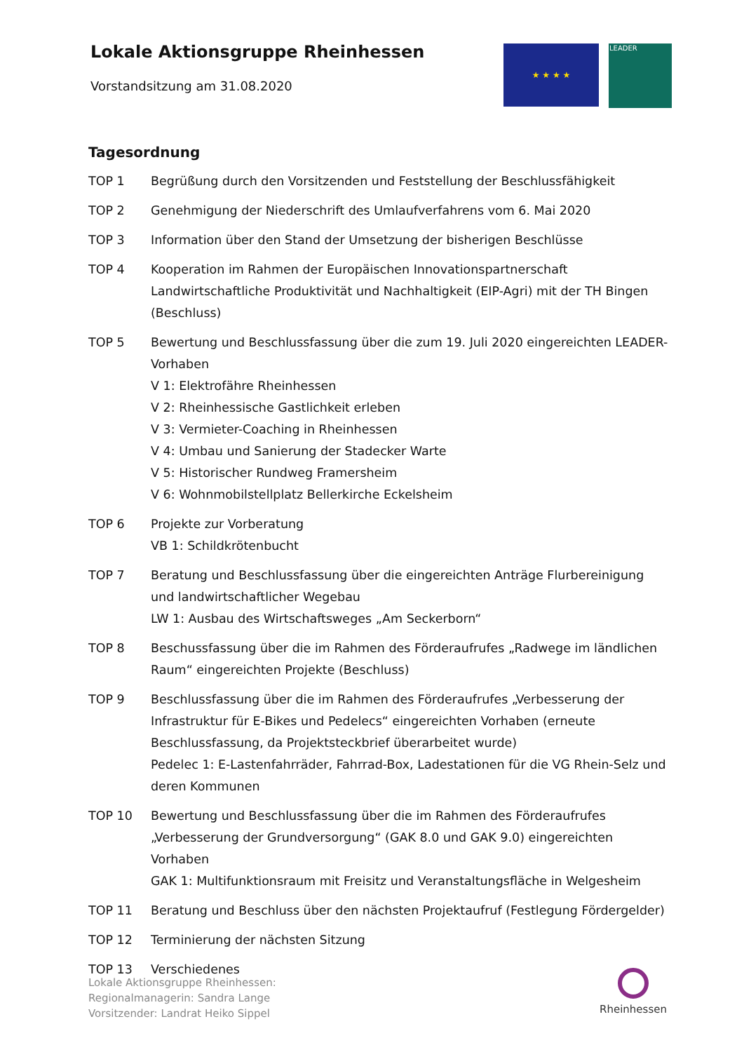Lokale Aktionsgruppe Rheinhessen
Vorstandsitzung am 31.08.2020
★ ★ ★ ★
LEADER
Tagesordnung
TOP 1 Begrüßung durch den Vorsitzenden und Feststellung der Beschlussfähigkeit
TOP 2 Genehmigung der Niederschrift des Umlaufverfahrens vom 6. Mai 2020
TOP 3 Information über den Stand der Umsetzung der bisherigen Beschlüsse
TOP 4 Kooperation im Rahmen der Europäischen Innovationspartnerschaft Landwirtschaftliche Produktivität und Nachhaltigkeit (EIP-Agri) mit der TH Bingen (Beschluss)
TOP 5 Bewertung und Beschlussfassung über die zum 19. Juli 2020 eingereichten LEADER-Vorhaben
V 1: Elektrofähre Rheinhessen
V 2: Rheinhessische Gastlichkeit erleben
V 3: Vermieter-Coaching in Rheinhessen
V 4: Umbau und Sanierung der Stadecker Warte
V 5: Historischer Rundweg Framersheim
V 6: Wohnmobilstellplatz Bellerkirche Eckelsheim
TOP 6 Projekte zur Vorberatung
VB 1: Schildkrötenbucht
TOP 7 Beratung und Beschlussfassung über die eingereichten Anträge Flurbereinigung und landwirtschaftlicher Wegebau
LW 1: Ausbau des Wirtschaftsweges „Am Seckerborn“
TOP 8 Beschussfassung über die im Rahmen des Förderaufrufes „Radwege im ländlichen Raum“ eingereichten Projekte (Beschluss)
TOP 9 Beschlussfassung über die im Rahmen des Förderaufrufes „Verbesserung der Infrastruktur für E-Bikes und Pedelecs“ eingereichten Vorhaben (erneute Beschlussfassung, da Projektsteckbrief überarbeitet wurde)
Pedelec 1: E-Lastenfahrräder, Fahrrad-Box, Ladestationen für die VG Rhein-Selz und deren Kommunen
TOP 10 Bewertung und Beschlussfassung über die im Rahmen des Förderaufrufes „Verbesserung der Grundversorgung“ (GAK 8.0 und GAK 9.0) eingereichten Vorhaben
GAK 1: Multifunktionsraum mit Freisitz und Veranstaltungsfläche in Welgesheim
TOP 11 Beratung und Beschluss über den nächsten Projektaufruf (Festlegung Fördergelder)
TOP 12 Terminierung der nächsten Sitzung
TOP 13 Verschiedenes
Lokale Aktionsgruppe Rheinhessen:
Regionalmanagerin: Sandra Lange
Vorsitzender: Landrat Heiko Sippel
Rheinhessen